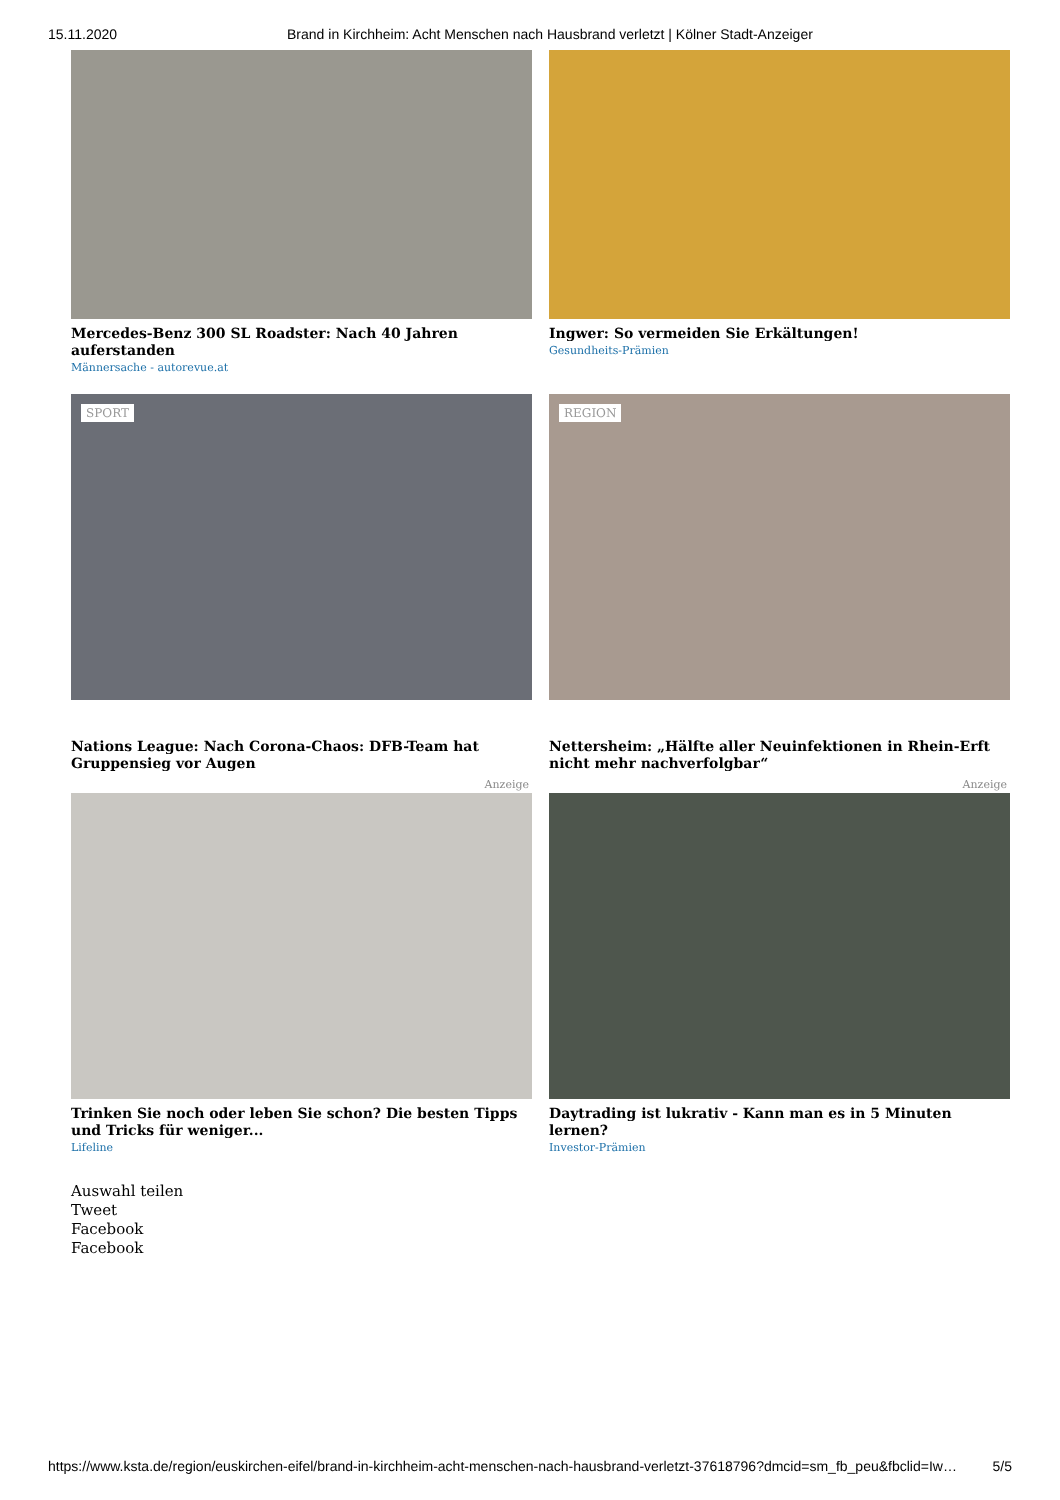15.11.2020 Brand in Kirchheim: Acht Menschen nach Hausbrand verletzt | Kölner Stadt-Anzeiger
Mercedes-Benz 300 SL Roadster: Nach 40 Jahren auferstanden
Männersache - autorevue.at
Ingwer: So vermeiden Sie Erkältungen!
Gesundheits-Prämien
SPORT
Nations League: Nach Corona-Chaos: DFB-Team hat Gruppensieg vor Augen
Anzeige
Trinken Sie noch oder leben Sie schon? Die besten Tipps und Tricks für weniger...
Lifeline
REGION
Nettersheim: „Hälfte aller Neuinfektionen in Rhein-Erft nicht mehr nachverfolgbar“
Anzeige
Daytrading ist lukrativ - Kann man es in 5 Minuten lernen?
Investor-Prämien
Auswahl teilen
Tweet
Facebook
Facebook
https://www.ksta.de/region/euskirchen-eifel/brand-in-kirchheim-acht-menschen-nach-hausbrand-verletzt-37618796?dmcid=sm_fb_peu&fbclid=Iw… 5/5